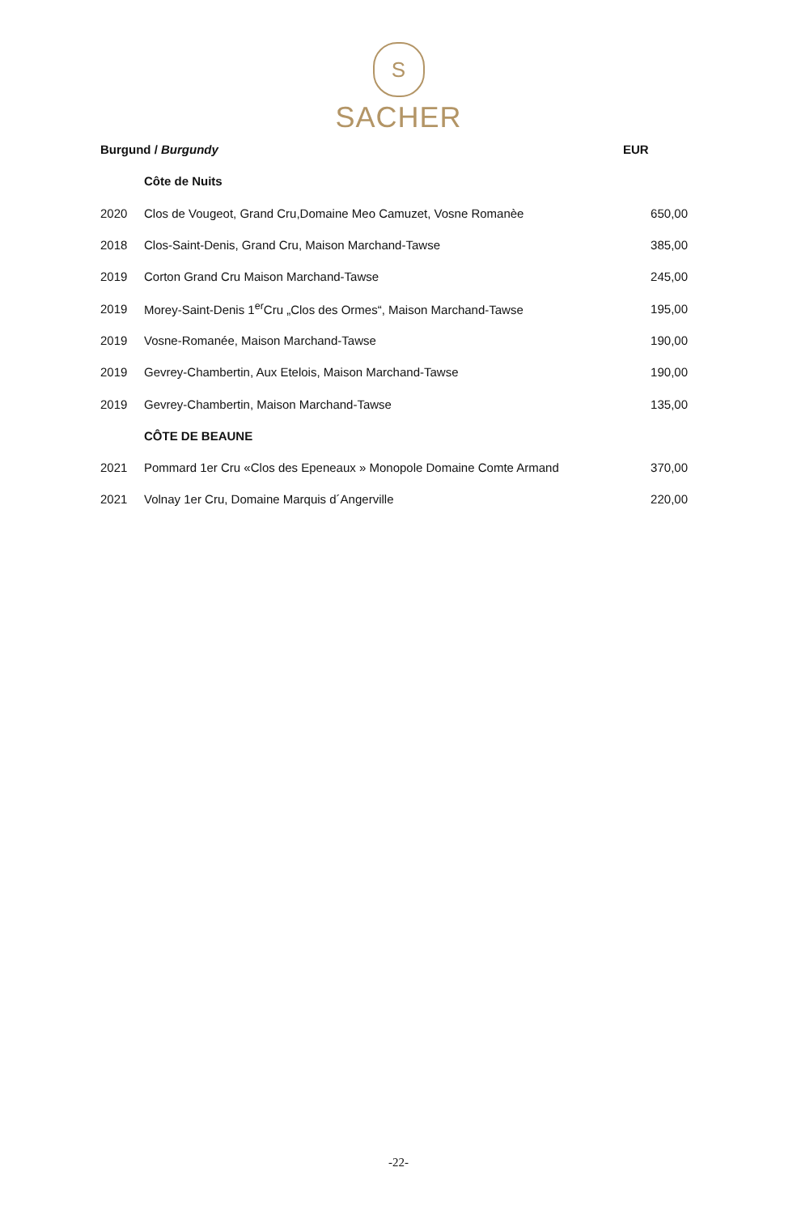S
SACHER
| Burgund / Burgundy | | EUR |
| --- | --- | --- |
| | Côte de Nuits | |
| 2020 | Clos de Vougeot, Grand Cru,Domaine Meo Camuzet, Vosne Romanèe | 650,00 |
| 2018 | Clos-Saint-Denis, Grand Cru, Maison Marchand-Tawse | 385,00 |
| 2019 | Corton Grand Cru Maison Marchand-Tawse | 245,00 |
| 2019 | Morey-Saint-Denis 1<sup>er</sup>Cru „Clos des Ormes“, Maison Marchand-Tawse | 195,00 |
| 2019 | Vosne-Romanée, Maison Marchand-Tawse | 190,00 |
| 2019 | Gevrey-Chambertin, Aux Etelois, Maison Marchand-Tawse | 190,00 |
| 2019 | Gevrey-Chambertin, Maison Marchand-Tawse | 135,00 |
| | CÔTE DE BEAUNE | |
| 2021 | Pommard 1er Cru «Clos des Epeneaux » Monopole Domaine Comte Armand | 370,00 |
| 2021 | Volnay 1er Cru, Domaine Marquis d´Angerville | 220,00 |
-22-